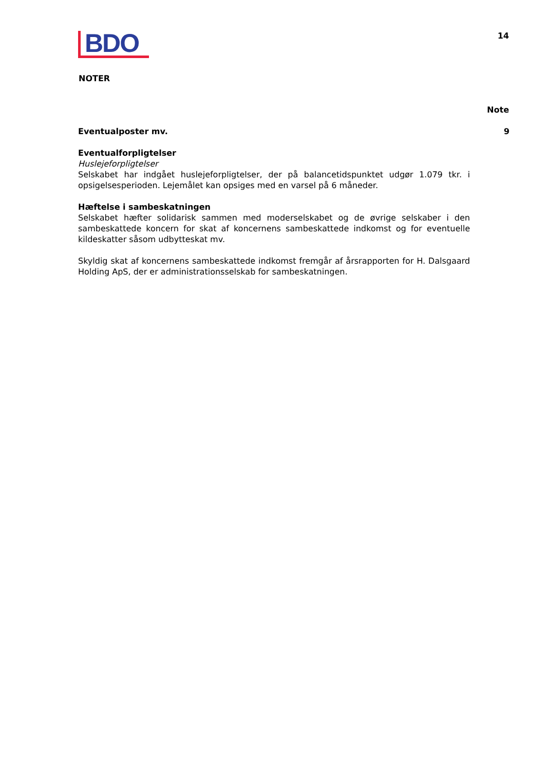BDO
14
NOTER
Note
Eventualposter mv. 9
Eventualforpligtelser
Huslejeforpligtelser
Selskabet har indgået huslejeforpligtelser, der på balancetidspunktet udgør 1.079 tkr. i opsigelsesperioden. Lejemålet kan opsiges med en varsel på 6 måneder.
Hæftelse i sambeskatningen
Selskabet hæfter solidarisk sammen med moderselskabet og de øvrige selskaber i den sambeskattede koncern for skat af koncernens sambeskattede indkomst og for eventuelle kildeskatter såsom udbytteskat mv.
Skyldig skat af koncernens sambeskattede indkomst fremgår af årsrapporten for H. Dalsgaard Holding ApS, der er administrationsselskab for sambeskatningen.